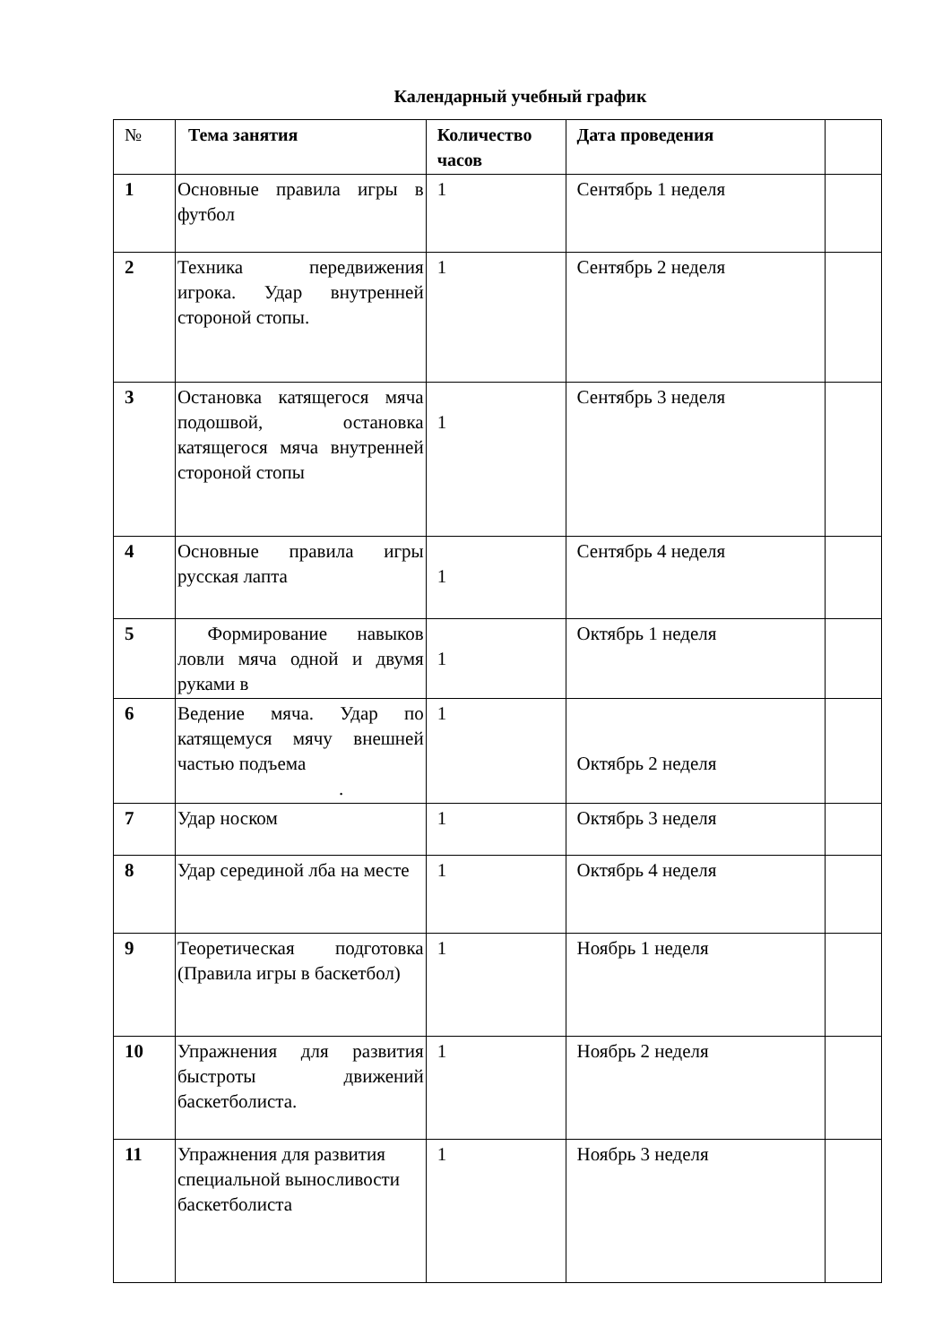Календарный учебный график
| № | Тема занятия | Количество часов | Дата проведения | |
| --- | --- | --- | --- | --- |
| 1 | Основные правила игры в футбол | 1 | Сентябрь 1 неделя | |
| 2 | Техника передвижения игрока. Удар внутренней стороной стопы. | 1 | Сентябрь 2 неделя | |
| 3 | Остановка катящегося мяча подошвой, остановка катящегося мяча внутренней стороной стопы | 1 | Сентябрь 3 неделя | |
| 4 | Основные правила игры русская лапта | 1 | Сентябрь 4 неделя | |
| 5 | Формирование навыков ловли мяча одной и двумя руками в | 1 | Октябрь 1 неделя | |
| 6 | Ведение мяча. Удар по катящемуся мячу внешней частью подъема . | 1 | Октябрь 2 неделя | |
| 7 | Удар носком | 1 | Октябрь 3 неделя | |
| 8 | Удар серединой лба на месте | 1 | Октябрь 4 неделя | |
| 9 | Теоретическая подготовка (Правила игры в баскетбол) | 1 | Ноябрь 1 неделя | |
| 10 | Упражнения для развития быстроты движений баскетболиста. | 1 | Ноябрь 2 неделя | |
| 11 | Упражнения для развития специальной выносливости баскетболиста | 1 | Ноябрь 3 неделя | |